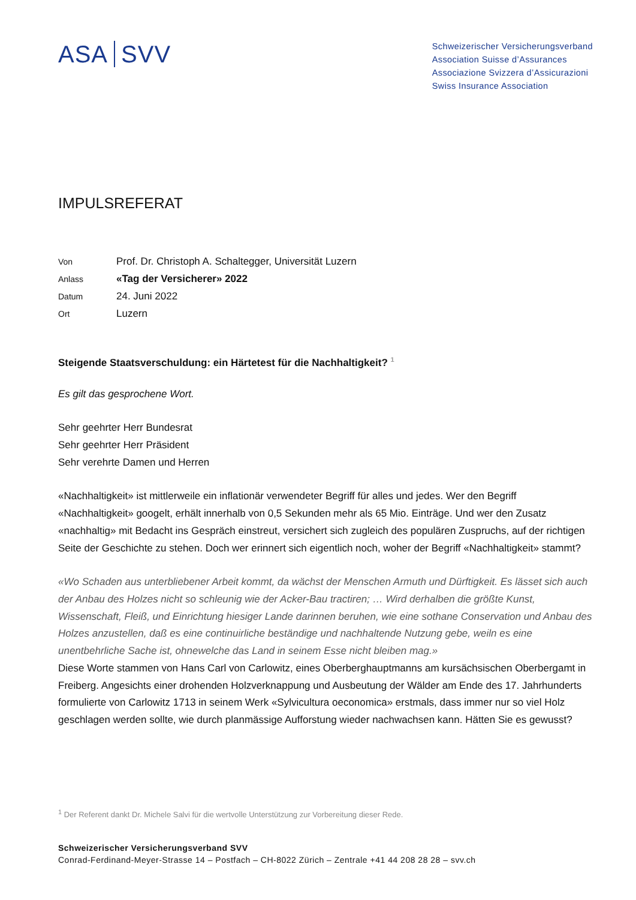ASA SVV
Schweizerischer Versicherungsverband
Association Suisse d’Assurances
Associazione Svizzera d’Assicurazioni
Swiss Insurance Association
IMPULSREFERAT
| Von | Prof. Dr. Christoph A. Schaltegger, Universität Luzern |
| Anlass | «Tag der Versicherer» 2022 |
| Datum | 24. Juni 2022 |
| Ort | Luzern |
Steigende Staatsverschuldung: ein Härtetest für die Nachhaltigkeit? <sup>1</sup>
Es gilt das gesprochene Wort.
Sehr geehrter Herr Bundesrat
Sehr geehrter Herr Präsident
Sehr verehrte Damen und Herren
«Nachhaltigkeit» ist mittlerweile ein inflationär verwendeter Begriff für alles und jedes. Wer den Begriff «Nachhaltigkeit» googelt, erhält innerhalb von 0,5 Sekunden mehr als 65 Mio. Einträge. Und wer den Zusatz «nachhaltig» mit Bedacht ins Gespräch einstreut, versichert sich zugleich des populären Zuspruchs, auf der richtigen Seite der Geschichte zu stehen. Doch wer erinnert sich eigentlich noch, woher der Begriff «Nachhaltigkeit» stammt?
«Wo Schaden aus unterbliebener Arbeit kommt, da wächst der Menschen Armuth und Dürftigkeit. Es lässet sich auch der Anbau des Holzes nicht so schleunig wie der Acker-Bau tractiren; … Wird derhalben die größte Kunst, Wissenschaft, Fleiß, und Einrichtung hiesiger Lande darinnen beruhen, wie eine sothane Conservation und Anbau des Holzes anzustellen, daß es eine continuirliche beständige und nachhaltende Nutzung gebe, weiln es eine unentbehrliche Sache ist, ohnewelche das Land in seinem Esse nicht bleiben mag.»
Diese Worte stammen von Hans Carl von Carlowitz, eines Oberberghauptmanns am kursächsischen Oberbergamt in Freiberg. Angesichts einer drohenden Holzverknappung und Ausbeutung der Wälder am Ende des 17. Jahrhunderts formulierte von Carlowitz 1713 in seinem Werk «Sylvicultura oeconomica» erstmals, dass immer nur so viel Holz geschlagen werden sollte, wie durch planmässige Aufforstung wieder nachwachsen kann. Hätten Sie es gewusst?
<sup>1</sup> Der Referent dankt Dr. Michele Salvi für die wertvolle Unterstützung zur Vorbereitung dieser Rede.
Schweizerischer Versicherungsverband SVV
Conrad-Ferdinand-Meyer-Strasse 14 – Postfach – CH-8022 Zürich – Zentrale +41 44 208 28 28 – svv.ch